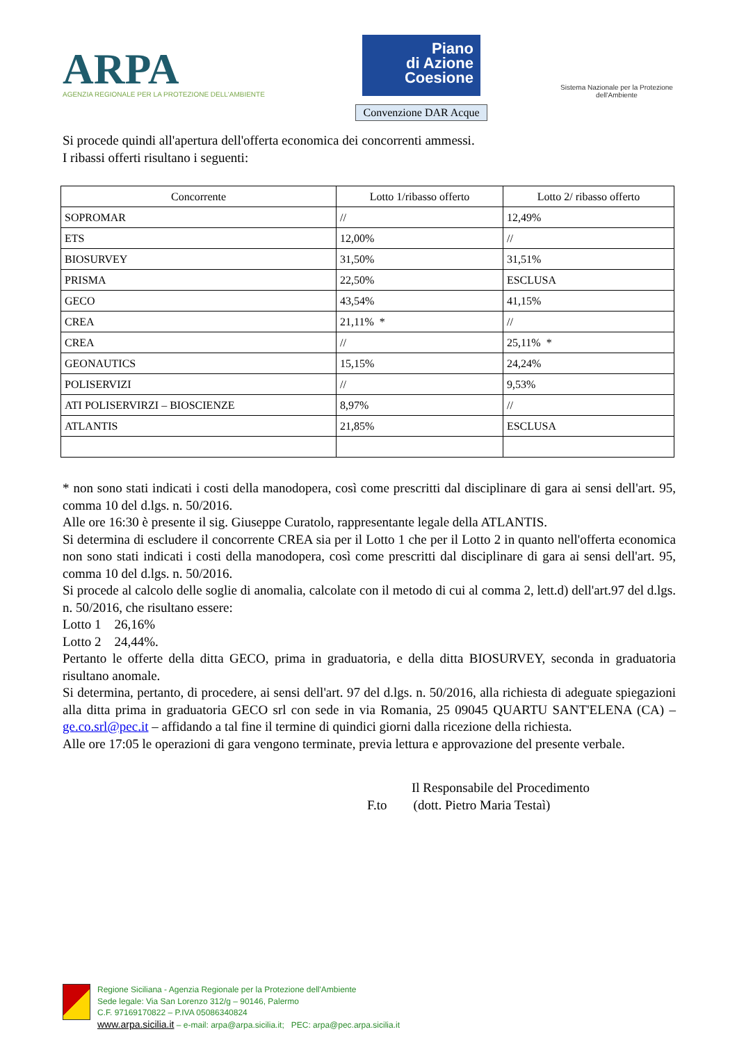ARPA
AGENZIA REGIONALE PER LA PROTEZIONE DELL'AMBIENTE
Piano
di Azione
Coesione
Convenzione DAR Acque
Sistema Nazionale per la Protezione dell'Ambiente
Si procede quindi all'apertura dell'offerta economica dei concorrenti ammessi.
I ribassi offerti risultano i seguenti:
| Concorrente | Lotto 1/ribasso offerto | Lotto 2/ ribasso offerto |
| --- | --- | --- |
| SOPROMAR | // | 12,49% |
| ETS | 12,00% | // |
| BIOSURVEY | 31,50% | 31,51% |
| PRISMA | 22,50% | ESCLUSA |
| GECO | 43,54% | 41,15% |
| CREA | 21,11% * | // |
| CREA | // | 25,11% * |
| GEONAUTICS | 15,15% | 24,24% |
| POLISERVIZI | // | 9,53% |
| ATI POLISERVIRZI – BIOSCIENZE | 8,97% | // |
| ATLANTIS | 21,85% | ESCLUSA |
* non sono stati indicati i costi della manodopera, così come prescritti dal disciplinare di gara ai sensi dell'art. 95, comma 10 del d.lgs. n. 50/2016.
Alle ore 16:30 è presente il sig. Giuseppe Curatolo, rappresentante legale della ATLANTIS.
Si determina di escludere il concorrente CREA sia per il Lotto 1 che per il Lotto 2 in quanto nell'offerta economica non sono stati indicati i costi della manodopera, così come prescritti dal disciplinare di gara ai sensi dell'art. 95, comma 10 del d.lgs. n. 50/2016.
Si procede al calcolo delle soglie di anomalia, calcolate con il metodo di cui al comma 2, lett.d) dell'art.97 del d.lgs. n. 50/2016, che risultano essere:
Lotto 1 26,16%
Lotto 2 24,44%.
Pertanto le offerte della ditta GECO, prima in graduatoria, e della ditta BIOSURVEY, seconda in graduatoria risultano anomale.
Si determina, pertanto, di procedere, ai sensi dell'art. 97 del d.lgs. n. 50/2016, alla richiesta di adeguate spiegazioni alla ditta prima in graduatoria GECO srl con sede in via Romania, 25 09045 QUARTU SANT'ELENA (CA) – ge.co.srl@pec.it – affidando a tal fine il termine di quindici giorni dalla ricezione della richiesta.
Alle ore 17:05 le operazioni di gara vengono terminate, previa lettura e approvazione del presente verbale.
Il Responsabile del Procedimento
F.to (dott. Pietro Maria Testaì)
Regione Siciliana - Agenzia Regionale per la Protezione dell'Ambiente
Sede legale: Via San Lorenzo 312/g – 90146, Palermo
C.F. 97169170822 – P.IVA 05086340824
www.arpa.sicilia.it – e-mail: arpa@arpa.sicilia.it; PEC: arpa@pec.arpa.sicilia.it